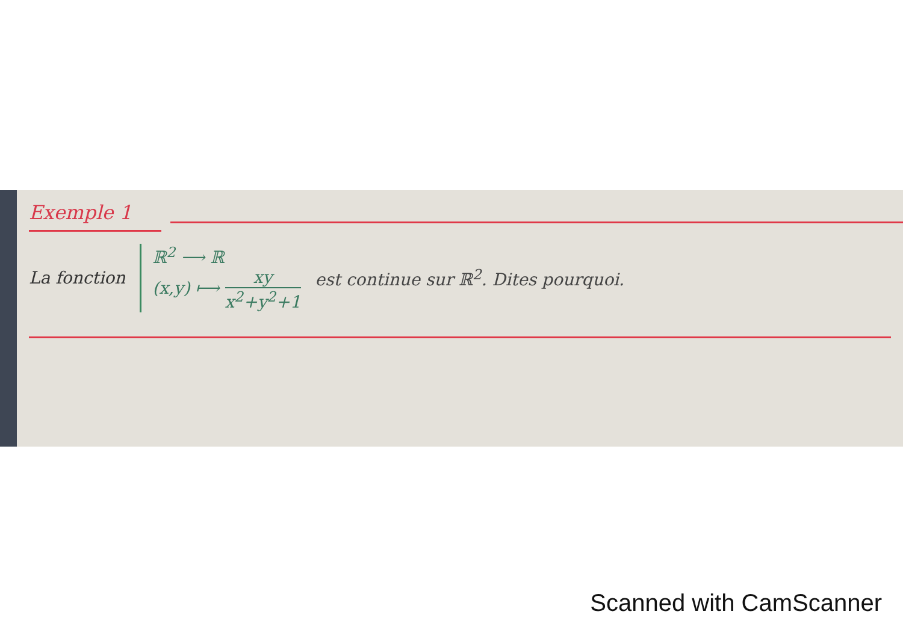Exemple 1
La fonction
ℝ<sup>2</sup> ⟶ ℝ
(x,y) ⟼ xy x<sup>2</sup>+y<sup>2</sup>+1
est continue sur ℝ<sup>2</sup>. Dites pourquoi.
Scanned with CamScanner